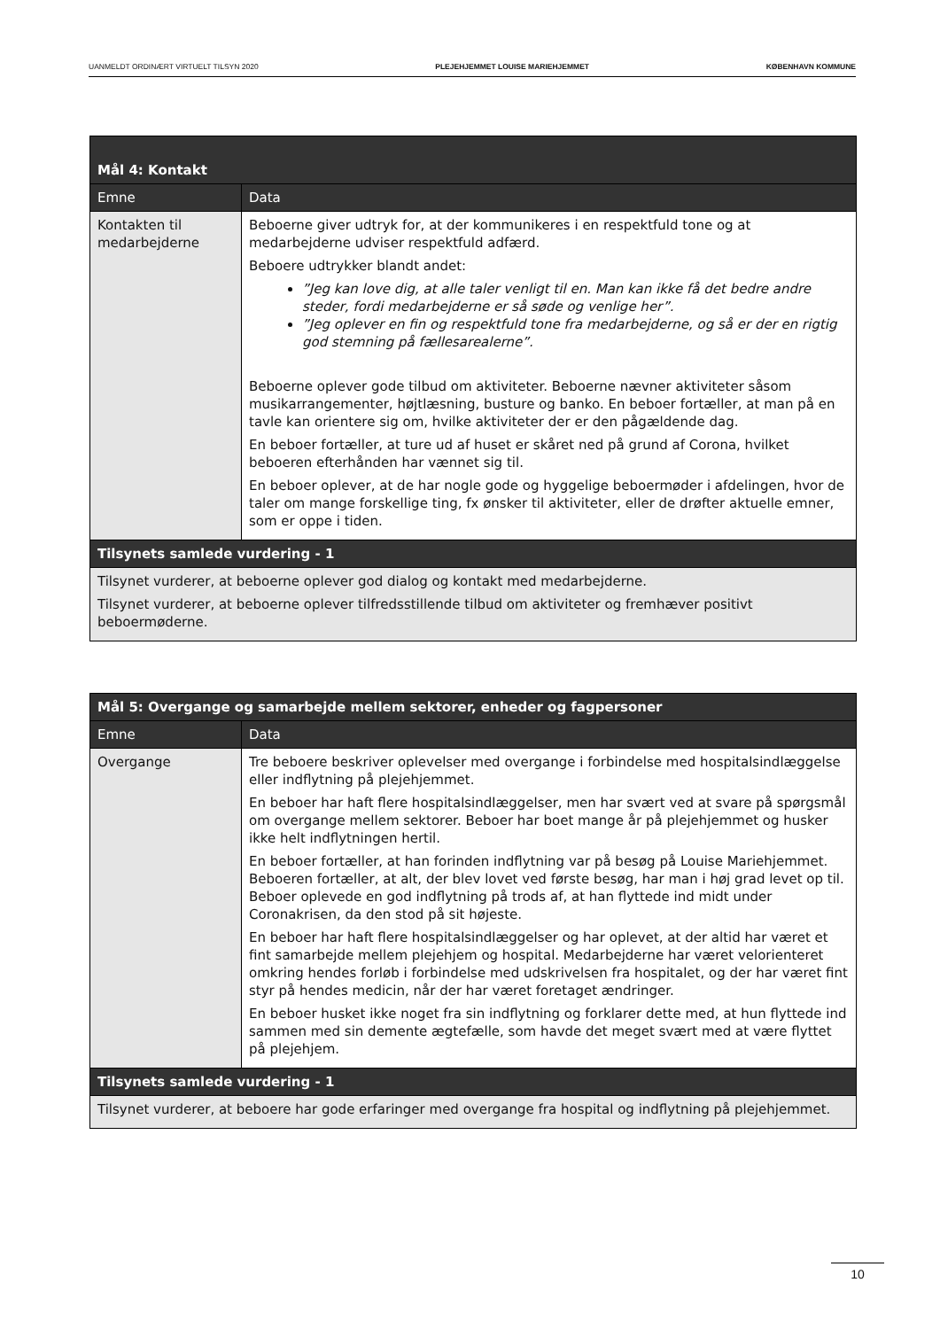UANMELDT ORDINÆRT VIRTUELT TILSYN 2020 PLEJEHJEMMET LOUISE MARIEHJEMMET KØBENHAVN KOMMUNE
| Mål 4: Kontakt | |
| --- | --- |
| Emne | Data |
| Kontakten til medarbejderne | Beboerne giver udtryk for, at der kommunikeres i en respektfuld tone og at medarbejderne udviser respektfuld adfærd. Beboere udtrykker blandt andet: ”Jeg kan love dig, at alle taler venligt til en. Man kan ikke få det bedre andre steder, fordi medarbejderne er så søde og venlige her”. ”Jeg oplever en fin og respektfuld tone fra medarbejderne, og så er der en rigtig god stemning på fællesarealerne”. Beboerne oplever gode tilbud om aktiviteter. Beboerne nævner aktiviteter såsom musikarrangementer, højtlæsning, busture og banko. En beboer fortæller, at man på en tavle kan orientere sig om, hvilke aktiviteter der er den pågældende dag. En beboer fortæller, at ture ud af huset er skåret ned på grund af Corona, hvilket beboeren efterhånden har vænnet sig til. En beboer oplever, at de har nogle gode og hyggelige beboermøder i afdelingen, hvor de taler om mange forskellige ting, fx ønsker til aktiviteter, eller de drøfter aktuelle emner, som er oppe i tiden. |
| Tilsynets samlede vurdering - 1 | |
| Tilsynet vurderer, at beboerne oplever god dialog og kontakt med medarbejderne. Tilsynet vurderer, at beboerne oplever tilfredsstillende tilbud om aktiviteter og fremhæver positivt beboermøderne. | |
| Mål 5: Overgange og samarbejde mellem sektorer, enheder og fagpersoner | |
| --- | --- |
| Emne | Data |
| Overgange | Tre beboere beskriver oplevelser med overgange i forbindelse med hospitalsindlæggelse eller indflytning på plejehjemmet. En beboer har haft flere hospitalsindlæggelser, men har svært ved at svare på spørgsmål om overgange mellem sektorer. Beboer har boet mange år på plejehjemmet og husker ikke helt indflytningen hertil. En beboer fortæller, at han forinden indflytning var på besøg på Louise Mariehjemmet. Beboeren fortæller, at alt, der blev lovet ved første besøg, har man i høj grad levet op til. Beboer oplevede en god indflytning på trods af, at han flyttede ind midt under Coronakrisen, da den stod på sit højeste. En beboer har haft flere hospitalsindlæggelser og har oplevet, at der altid har været et fint samarbejde mellem plejehjem og hospital. Medarbejderne har været velorienteret omkring hendes forløb i forbindelse med udskrivelsen fra hospitalet, og der har været fint styr på hendes medicin, når der har været foretaget ændringer. En beboer husket ikke noget fra sin indflytning og forklarer dette med, at hun flyttede ind sammen med sin demente ægtefælle, som havde det meget svært med at være flyttet på plejehjem. |
| Tilsynets samlede vurdering - 1 | |
| Tilsynet vurderer, at beboere har gode erfaringer med overgange fra hospital og indflytning på plejehjemmet. | |
10